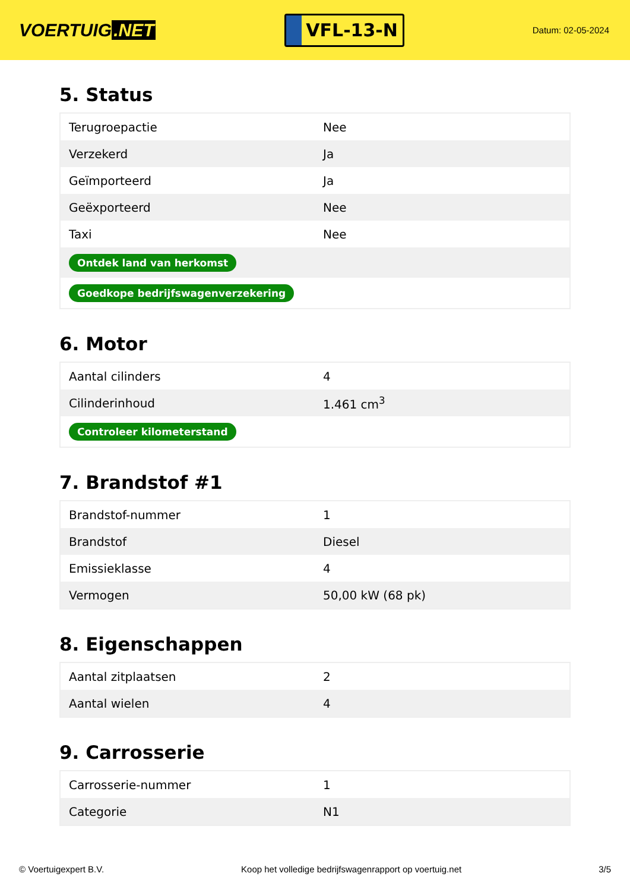VOERTUIG.NET
VFL-13-N
Datum: 02-05-2024
5. Status
| Terugroepactie | Nee |
| Verzekerd | Ja |
| Geïmporteerd | Ja |
| Geëxporteerd | Nee |
| Taxi | Nee |
| Ontdek land van herkomst | |
| Goedkope bedrijfswagenverzekering | |
6. Motor
| Aantal cilinders | 4 |
| Cilinderinhoud | 1.461 cm<sup>3</sup> |
| Controleer kilometerstand | |
7. Brandstof #1
| Brandstof-nummer | 1 |
| Brandstof | Diesel |
| Emissieklasse | 4 |
| Vermogen | 50,00 kW (68 pk) |
8. Eigenschappen
| Aantal zitplaatsen | 2 |
| Aantal wielen | 4 |
9. Carrosserie
| Carrosserie-nummer | 1 |
| Categorie | N1 |
© Voertuigexpert B.V. Koop het volledige bedrijfswagenrapport op voertuig.net 3/5